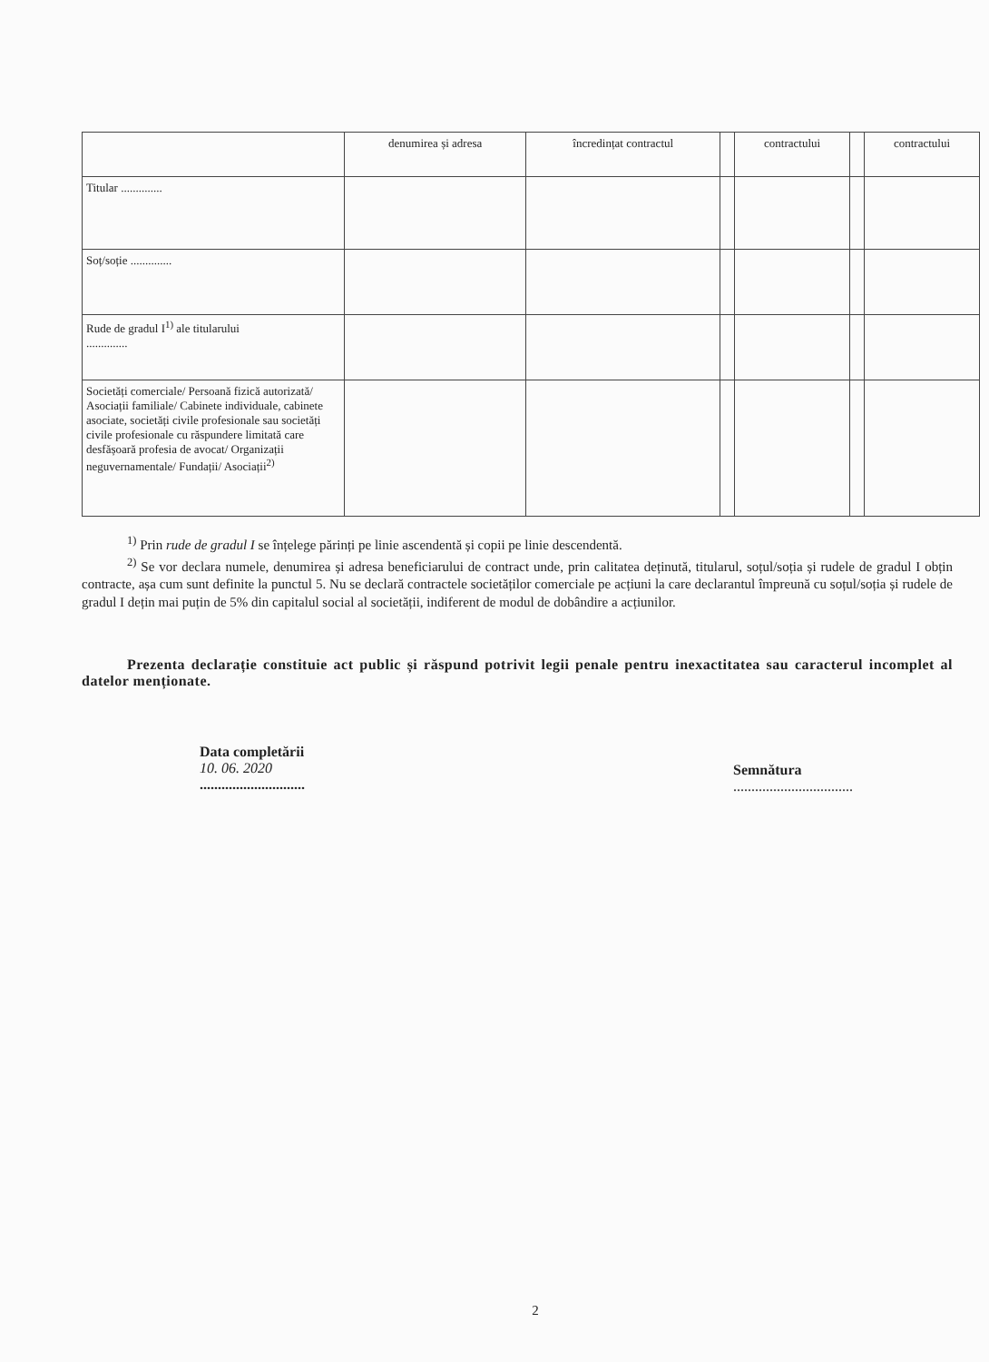| | denumirea și adresa | încredințat contractul | | contractului | | contractului |
| --- | --- | --- | --- | --- | --- | --- |
| Titular .............. | | | | | | |
| Soț/soție .............. | | | | | | |
| Rude de gradul I<sup>1)</sup> ale titularului .............. | | | | | | |
| Societăți comerciale/ Persoană fizică autorizată/ Asociații familiale/ Cabinete individuale, cabinete asociate, societăți civile profesionale sau societăți civile profesionale cu răspundere limitată care desfășoară profesia de avocat/ Organizații neguvernamentale/ Fundații/ Asociații<sup>2)</sup> | | | | | | |
<sup>1)</sup> Prin rude de gradul I se înțelege părinți pe linie ascendentă și copii pe linie descendentă.
<sup>2)</sup> Se vor declara numele, denumirea și adresa beneficiarului de contract unde, prin calitatea deținută, titularul, soțul/soția și rudele de gradul I obțin contracte, așa cum sunt definite la punctul 5. Nu se declară contractele societăților comerciale pe acțiuni la care declarantul împreună cu soțul/soția și rudele de gradul I dețin mai puțin de 5% din capitalul social al societății, indiferent de modul de dobândire a acțiunilor.
Prezenta declarație constituie act public și răspund potrivit legii penale pentru inexactitatea sau caracterul incomplet al datelor menționate.
Data completării
10. 06. 2020
.............................
Semnătura
.................................
2